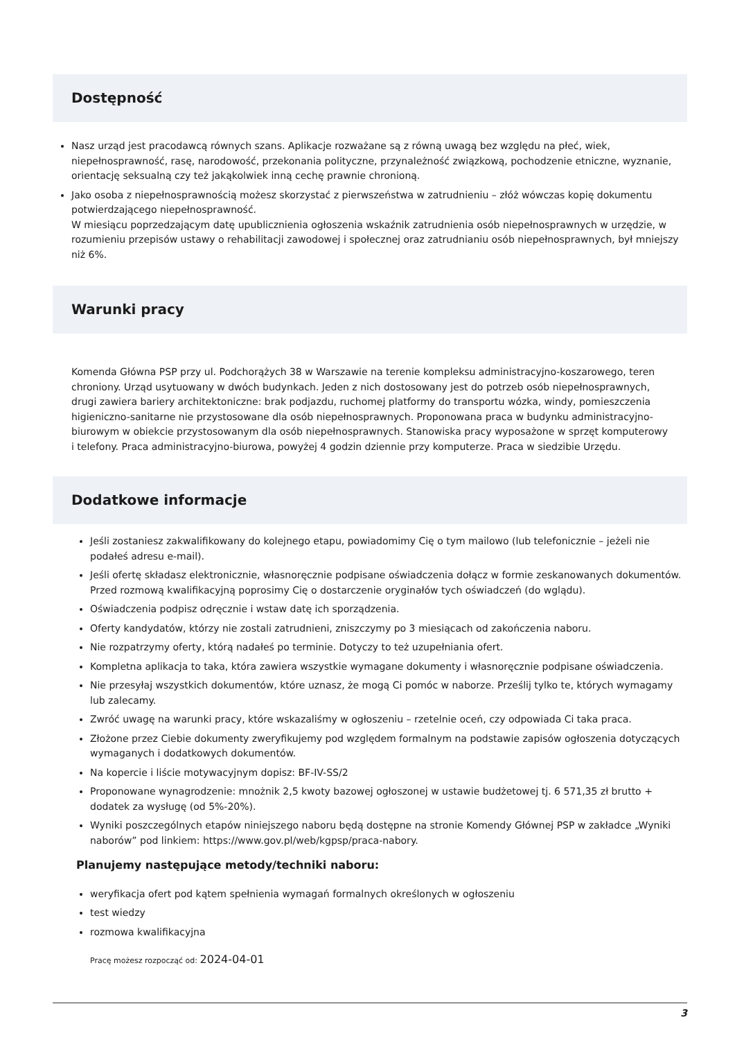Dostępność
Nasz urząd jest pracodawcą równych szans. Aplikacje rozważane są z równą uwagą bez względu na płeć, wiek, niepełnosprawność, rasę, narodowość, przekonania polityczne, przynależność związkową, pochodzenie etniczne, wyznanie, orientację seksualną czy też jakąkolwiek inną cechę prawnie chronioną.
Jako osoba z niepełnosprawnością możesz skorzystać z pierwszeństwa w zatrudnieniu – złóż wówczas kopię dokumentu potwierdzającego niepełnosprawność.
W miesiącu poprzedzającym datę upublicznienia ogłoszenia wskaźnik zatrudnienia osób niepełnosprawnych w urzędzie, w rozumieniu przepisów ustawy o rehabilitacji zawodowej i społecznej oraz zatrudnianiu osób niepełnosprawnych, był mniejszy niż 6%.
Warunki pracy
Komenda Główna PSP przy ul. Podchorążych 38 w Warszawie na terenie kompleksu administracyjno-koszarowego, teren chroniony. Urząd usytuowany w dwóch budynkach. Jeden z nich dostosowany jest do potrzeb osób niepełnosprawnych, drugi zawiera bariery architektoniczne: brak podjazdu, ruchomej platformy do transportu wózka, windy, pomieszczenia higieniczno-sanitarne nie przystosowane dla osób niepełnosprawnych. Proponowana praca w budynku administracyjno-biurowym w obiekcie przystosowanym dla osób niepełnosprawnych. Stanowiska pracy wyposażone w sprzęt komputerowy i telefony. Praca administracyjno-biurowa, powyżej 4 godzin dziennie przy komputerze. Praca w siedzibie Urzędu.
Dodatkowe informacje
Jeśli zostaniesz zakwalifikowany do kolejnego etapu, powiadomimy Cię o tym mailowo (lub telefonicznie – jeżeli nie podałeś adresu e-mail).
Jeśli ofertę składasz elektronicznie, własnoręcznie podpisane oświadczenia dołącz w formie zeskanowanych dokumentów. Przed rozmową kwalifikacyjną poprosimy Cię o dostarczenie oryginałów tych oświadczeń (do wglądu).
Oświadczenia podpisz odręcznie i wstaw datę ich sporządzenia.
Oferty kandydatów, którzy nie zostali zatrudnieni, zniszczymy po 3 miesiącach od zakończenia naboru.
Nie rozpatrzymy oferty, którą nadałeś po terminie. Dotyczy to też uzupełniania ofert.
Kompletna aplikacja to taka, która zawiera wszystkie wymagane dokumenty i własnoręcznie podpisane oświadczenia.
Nie przesyłaj wszystkich dokumentów, które uznasz, że mogą Ci pomóc w naborze. Prześlij tylko te, których wymagamy lub zalecamy.
Zwróć uwagę na warunki pracy, które wskazaliśmy w ogłoszeniu – rzetelnie oceń, czy odpowiada Ci taka praca.
Złożone przez Ciebie dokumenty zweryfikujemy pod względem formalnym na podstawie zapisów ogłoszenia dotyczących wymaganych i dodatkowych dokumentów.
Na kopercie i liście motywacyjnym dopisz: BF-IV-SS/2
Proponowane wynagrodzenie: mnożnik 2,5 kwoty bazowej ogłoszonej w ustawie budżetowej tj. 6 571,35 zł brutto + dodatek za wysługę (od 5%-20%).
Wyniki poszczególnych etapów niniejszego naboru będą dostępne na stronie Komendy Głównej PSP w zakładce „Wyniki naborów” pod linkiem: https://www.gov.pl/web/kgpsp/praca-nabory.
Planujemy następujące metody/techniki naboru:
weryfikacja ofert pod kątem spełnienia wymagań formalnych określonych w ogłoszeniu
test wiedzy
rozmowa kwalifikacyjna
Pracę możesz rozpocząć od: 2024-04-01
3